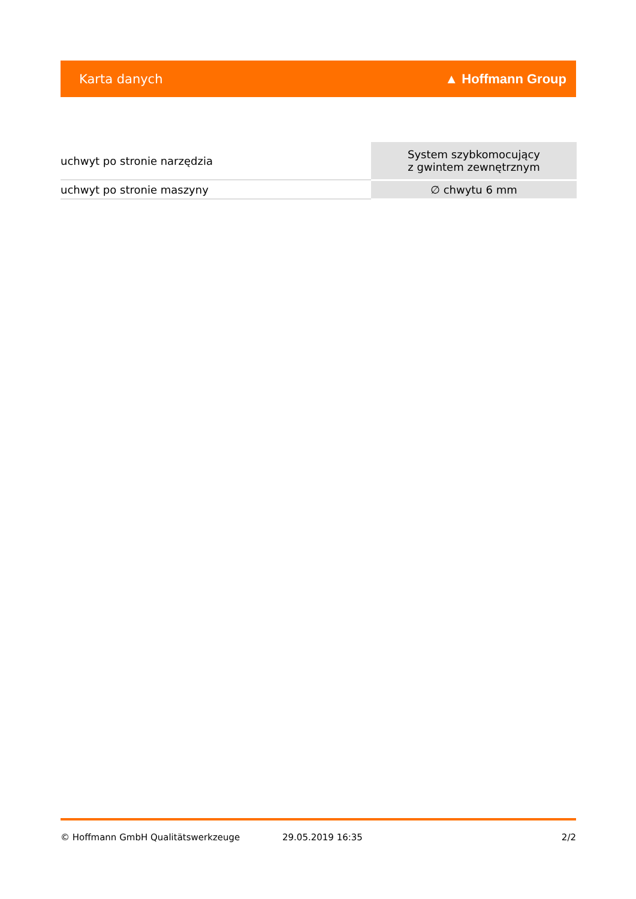Karta danych ▲ Hoffmann Group
| uchwyt po stronie narzędzia | System szybkomocujący z gwintem zewnętrznym |
| uchwyt po stronie maszyny | ∅ chwytu 6 mm |
© Hoffmann GmbH Qualitätswerkzeuge 29.05.2019 16:35 2/2